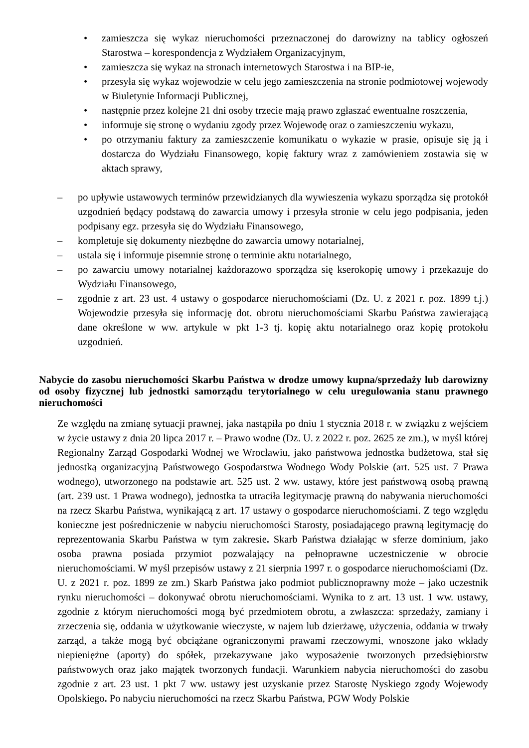• zamieszcza się wykaz nieruchomości przeznaczonej do darowizny na tablicy ogłoszeń Starostwa – korespondencja z Wydziałem Organizacyjnym,
• zamieszcza się wykaz na stronach internetowych Starostwa i na BIP-ie,
• przesyła się wykaz wojewodzie w celu jego zamieszczenia na stronie podmiotowej wojewody w Biuletynie Informacji Publicznej,
• następnie przez kolejne 21 dni osoby trzecie mają prawo zgłaszać ewentualne roszczenia,
• informuje się stronę o wydaniu zgody przez Wojewodę oraz o zamieszczeniu wykazu,
• po otrzymaniu faktury za zamieszczenie komunikatu o wykazie w prasie, opisuje się ją i dostarcza do Wydziału Finansowego, kopię faktury wraz z zamówieniem zostawia się w aktach sprawy,
– po upływie ustawowych terminów przewidzianych dla wywieszenia wykazu sporządza się protokół uzgodnień będący podstawą do zawarcia umowy i przesyła stronie w celu jego podpisania, jeden podpisany egz. przesyła się do Wydziału Finansowego,
– kompletuje się dokumenty niezbędne do zawarcia umowy notarialnej,
– ustala się i informuje pisemnie stronę o terminie aktu notarialnego,
– po zawarciu umowy notarialnej każdorazowo sporządza się kserokopię umowy i przekazuje do Wydziału Finansowego,
– zgodnie z art. 23 ust. 4 ustawy o gospodarce nieruchomościami (Dz. U. z 2021 r. poz. 1899 t.j.) Wojewodzie przesyła się informację dot. obrotu nieruchomościami Skarbu Państwa zawierającą dane określone w ww. artykule w pkt 1-3 tj. kopię aktu notarialnego oraz kopię protokołu uzgodnień.
Nabycie do zasobu nieruchomości Skarbu Państwa w drodze umowy kupna/sprzedaży lub darowizny od osoby fizycznej lub jednostki samorządu terytorialnego w celu uregulowania stanu prawnego nieruchomości
Ze względu na zmianę sytuacji prawnej, jaka nastąpiła po dniu 1 stycznia 2018 r. w związku z wejściem w życie ustawy z dnia 20 lipca 2017 r. – Prawo wodne (Dz. U. z 2022 r. poz. 2625 ze zm.), w myśl której Regionalny Zarząd Gospodarki Wodnej we Wrocławiu, jako państwowa jednostka budżetowa, stał się jednostką organizacyjną Państwowego Gospodarstwa Wodnego Wody Polskie (art. 525 ust. 7 Prawa wodnego), utworzonego na podstawie art. 525 ust. 2 ww. ustawy, które jest państwową osobą prawną (art. 239 ust. 1 Prawa wodnego), jednostka ta utraciła legitymację prawną do nabywania nieruchomości na rzecz Skarbu Państwa, wynikającą z art. 17 ustawy o gospodarce nieruchomościami. Z tego względu konieczne jest pośredniczenie w nabyciu nieruchomości Starosty, posiadającego prawną legitymację do reprezentowania Skarbu Państwa w tym zakresie. Skarb Państwa działając w sferze dominium, jako osoba prawna posiada przymiot pozwalający na pełnoprawne uczestniczenie w obrocie nieruchomościami. W myśl przepisów ustawy z 21 sierpnia 1997 r. o gospodarce nieruchomościami (Dz. U. z 2021 r. poz. 1899 ze zm.) Skarb Państwa jako podmiot publicznoprawny może – jako uczestnik rynku nieruchomości – dokonywać obrotu nieruchomościami. Wynika to z art. 13 ust. 1 ww. ustawy, zgodnie z którym nieruchomości mogą być przedmiotem obrotu, a zwłaszcza: sprzedaży, zamiany i zrzeczenia się, oddania w użytkowanie wieczyste, w najem lub dzierżawę, użyczenia, oddania w trwały zarząd, a także mogą być obciążane ograniczonymi prawami rzeczowymi, wnoszone jako wkłady niepieniężne (aporty) do spółek, przekazywane jako wyposażenie tworzonych przedsiębiorstw państwowych oraz jako majątek tworzonych fundacji. Warunkiem nabycia nieruchomości do zasobu zgodnie z art. 23 ust. 1 pkt 7 ww. ustawy jest uzyskanie przez Starostę Nyskiego zgody Wojewody Opolskiego. Po nabyciu nieruchomości na rzecz Skarbu Państwa, PGW Wody Polskie